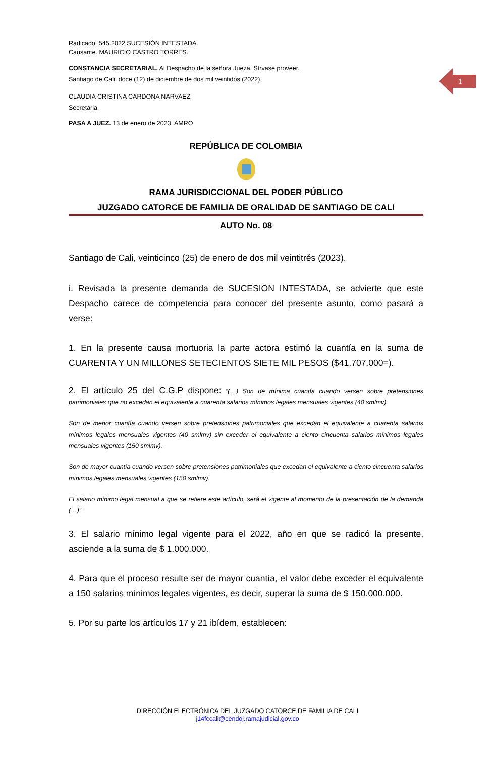1
Radicado. 545.2022 SUCESIÓN INTESTADA.
Causante. MAURICIO CASTRO TORRES.
CONSTANCIA SECRETARIAL. Al Despacho de la señora Jueza. Sírvase proveer.
Santiago de Cali, doce (12) de diciembre de dos mil veintidós (2022).
CLAUDIA CRISTINA CARDONA NARVAEZ
Secretaria
PASA A JUEZ. 13 de enero de 2023. AMRO
REPÚBLICA DE COLOMBIA
RAMA JURISDICCIONAL DEL PODER PÚBLICO
JUZGADO CATORCE DE FAMILIA DE ORALIDAD DE SANTIAGO DE CALI
AUTO No. 08
Santiago de Cali, veinticinco (25) de enero de dos mil veintitrés (2023).
i. Revisada la presente demanda de SUCESION INTESTADA, se advierte que este Despacho carece de competencia para conocer del presente asunto, como pasará a verse:
1. En la presente causa mortuoria la parte actora estimó la cuantía en la suma de CUARENTA Y UN MILLONES SETECIENTOS SIETE MIL PESOS ($41.707.000=).
2. El artículo 25 del C.G.P dispone: “(…) Son de mínima cuantía cuando versen sobre pretensiones patrimoniales que no excedan el equivalente a cuarenta salarios mínimos legales mensuales vigentes (40 smlmv).
Son de menor cuantía cuando versen sobre pretensiones patrimoniales que excedan el equivalente a cuarenta salarios mínimos legales mensuales vigentes (40 smlmv) sin exceder el equivalente a ciento cincuenta salarios mínimos legales mensuales vigentes (150 smlmv).
Son de mayor cuantía cuando versen sobre pretensiones patrimoniales que excedan el equivalente a ciento cincuenta salarios mínimos legales mensuales vigentes (150 smlmv).
El salario mínimo legal mensual a que se refiere este artículo, será el vigente al momento de la presentación de la demanda (…)”.
3. El salario mínimo legal vigente para el 2022, año en que se radicó la presente, asciende a la suma de $ 1.000.000.
4. Para que el proceso resulte ser de mayor cuantía, el valor debe exceder el equivalente a 150 salarios mínimos legales vigentes, es decir, superar la suma de $ 150.000.000.
5. Por su parte los artículos 17 y 21 ibídem, establecen:
DIRECCIÓN ELECTRÓNICA DEL JUZGADO CATORCE DE FAMILIA DE CALI
j14fccali@cendoj.ramajudicial.gov.co